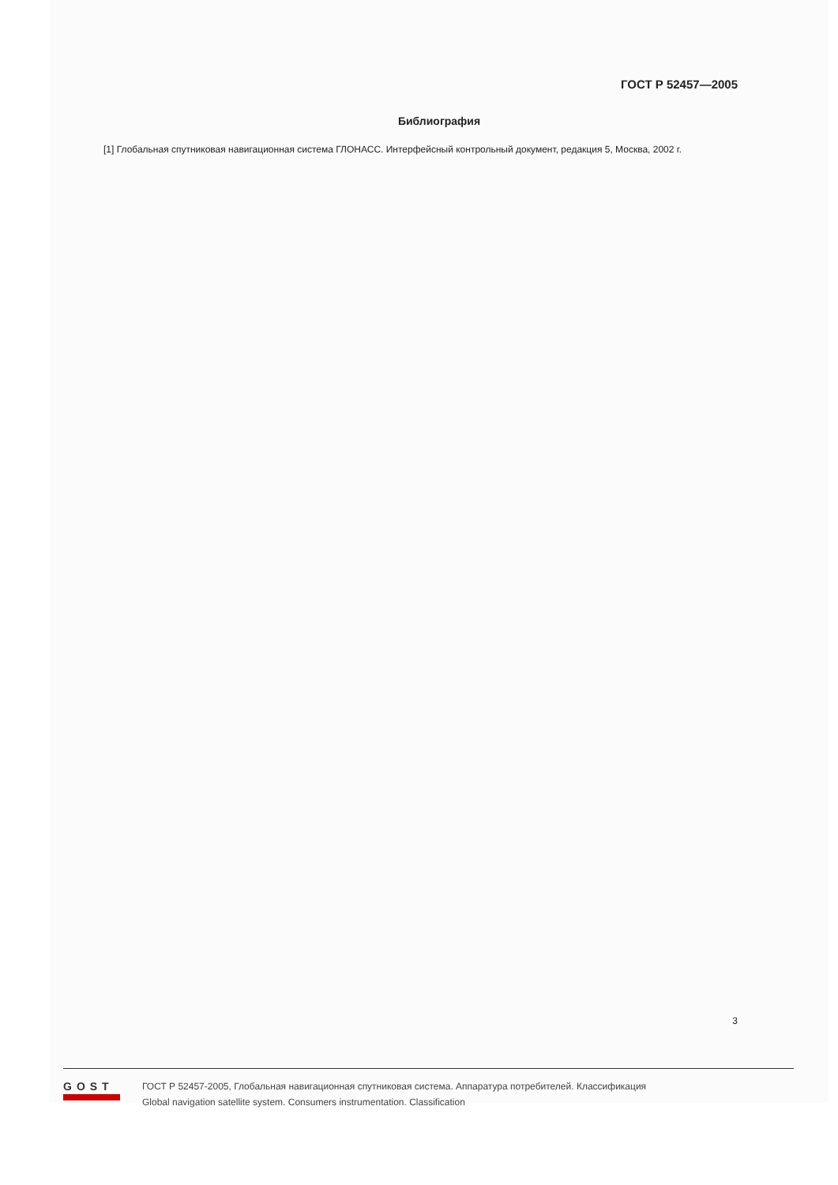ГОСТ Р 52457—2005
Библиография
[1] Глобальная спутниковая навигационная система ГЛОНАСС. Интерфейсный контрольный документ, редакция 5, Москва, 2002 г.
3
GOST
ГОСТ Р 52457-2005, Глобальная навигационная спутниковая система. Аппаратура потребителей. Классификация
Global navigation satellite system. Consumers instrumentation. Classification